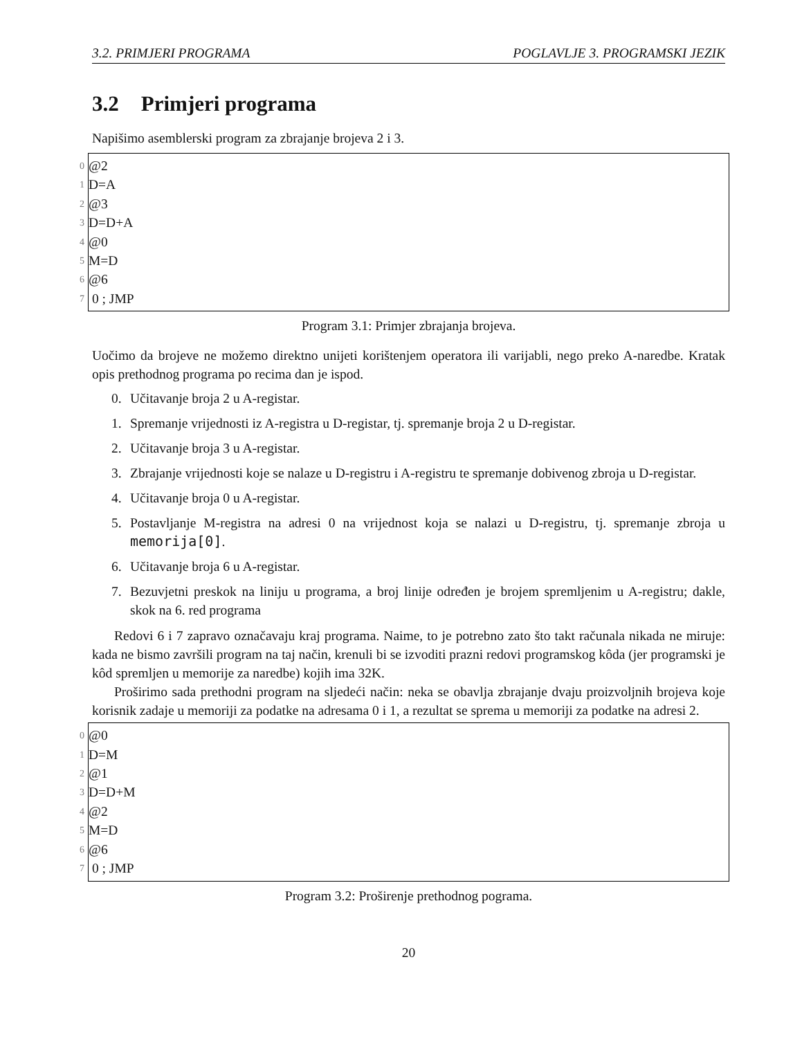3.2. PRIMJERI PROGRAMA POGLAVLJE 3. PROGRAMSKI JEZIK
3.2 Primjeri programa
Napišimo asemblerski program za zbrajanje brojeva 2 i 3.
0 @2
1 D=A
2 @3
3 D=D+A
4 @0
5 M=D
6 @6
7 0 ; JMP
Program 3.1: Primjer zbrajanja brojeva.
Uočimo da brojeve ne možemo direktno unijeti korištenjem operatora ili varijabli, nego preko A-naredbe. Kratak opis prethodnog programa po recima dan je ispod.
0. Učitavanje broja 2 u A-registar.
1. Spremanje vrijednosti iz A-registra u D-registar, tj. spremanje broja 2 u D-registar.
2. Učitavanje broja 3 u A-registar.
3. Zbrajanje vrijednosti koje se nalaze u D-registru i A-registru te spremanje dobivenog zbroja u D-registar.
4. Učitavanje broja 0 u A-registar.
5. Postavljanje M-registra na adresi 0 na vrijednost koja se nalazi u D-registru, tj. spremanje zbroja u memorija[0].
6. Učitavanje broja 6 u A-registar.
7. Bezuvjetni preskok na liniju u programa, a broj linije određen je brojem spremljenim u A-registru; dakle, skok na 6. red programa
Redovi 6 i 7 zapravo označavaju kraj programa. Naime, to je potrebno zato što takt računala nikada ne miruje: kada ne bismo završili program na taj način, krenuli bi se izvoditi prazni redovi programskog kôda (jer programski je kôd spremljen u memorije za naredbe) kojih ima 32K.
Proširimo sada prethodni program na sljedeći način: neka se obavlja zbrajanje dvaju proizvoljnih brojeva koje korisnik zadaje u memoriji za podatke na adresama 0 i 1, a rezultat se sprema u memoriji za podatke na adresi 2.
0 @0
1 D=M
2 @1
3 D=D+M
4 @2
5 M=D
6 @6
7 0 ; JMP
Program 3.2: Proširenje prethodnog pograma.
20